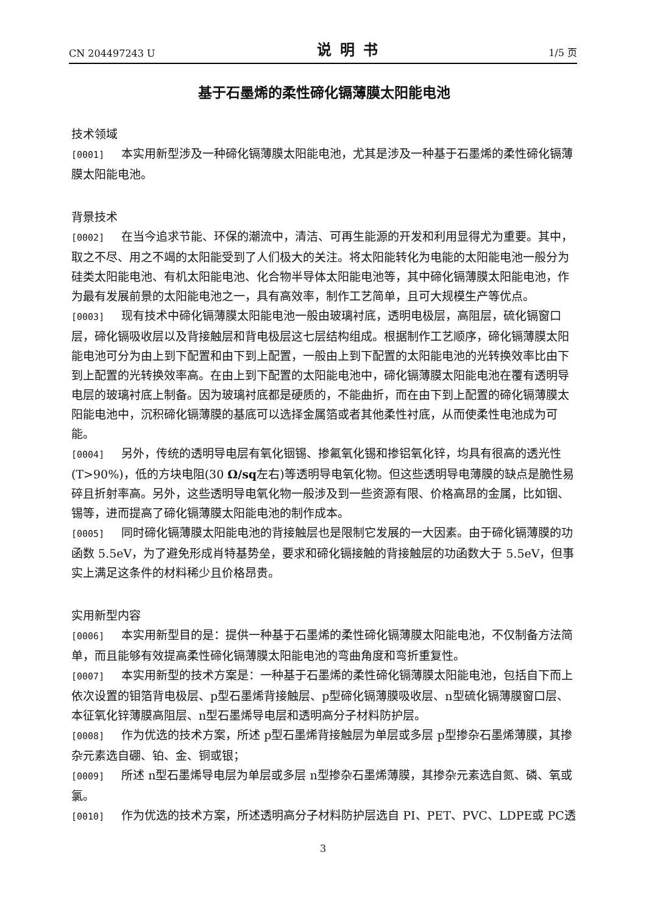CN 204497243 U 说明书 1/5 页
基于石墨烯的柔性碲化镉薄膜太阳能电池
技术领域
[0001] 本实用新型涉及一种碲化镉薄膜太阳能电池，尤其是涉及一种基于石墨烯的柔性碲化镉薄膜太阳能电池。
背景技术
[0002] 在当今追求节能、环保的潮流中，清洁、可再生能源的开发和利用显得尤为重要。其中，取之不尽、用之不竭的太阳能受到了人们极大的关注。将太阳能转化为电能的太阳能电池一般分为硅类太阳能电池、有机太阳能电池、化合物半导体太阳能电池等，其中碲化镉薄膜太阳能电池，作为最有发展前景的太阳能电池之一，具有高效率，制作工艺简单，且可大规模生产等优点。
[0003] 现有技术中碲化镉薄膜太阳能电池一般由玻璃衬底，透明电极层，高阻层，硫化镉窗口层，碲化镉吸收层以及背接触层和背电极层这七层结构组成。根据制作工艺顺序，碲化镉薄膜太阳能电池可分为由上到下配置和由下到上配置，一般由上到下配置的太阳能电池的光转换效率比由下到上配置的光转换效率高。在由上到下配置的太阳能电池中，碲化镉薄膜太阳能电池在覆有透明导电层的玻璃衬底上制备。因为玻璃衬底都是硬质的，不能曲折，而在由下到上配置的碲化镉薄膜太阳能电池中，沉积碲化镉薄膜的基底可以选择金属箔或者其他柔性衬底，从而使柔性电池成为可能。
[0004] 另外，传统的透明导电层有氧化铟锡、掺氟氧化锡和掺铝氧化锌，均具有很高的透光性(T>90%)，低的方块电阻(30 Ω/sq左右)等透明导电氧化物。但这些透明导电薄膜的缺点是脆性易碎且折射率高。另外，这些透明导电氧化物一般涉及到一些资源有限、价格高昂的金属，比如铟、锡等，进而提高了碲化镉薄膜太阳能电池的制作成本。
[0005] 同时碲化镉薄膜太阳能电池的背接触层也是限制它发展的一大因素。由于碲化镉薄膜的功函数 5.5eV，为了避免形成肖特基势垒，要求和碲化镉接触的背接触层的功函数大于 5.5eV，但事实上满足这条件的材料稀少且价格昂贵。
实用新型内容
[0006] 本实用新型目的是：提供一种基于石墨烯的柔性碲化镉薄膜太阳能电池，不仅制备方法简单，而且能够有效提高柔性碲化镉薄膜太阳能电池的弯曲角度和弯折重复性。
[0007] 本实用新型的技术方案是：一种基于石墨烯的柔性碲化镉薄膜太阳能电池，包括自下而上依次设置的钼箔背电极层、p型石墨烯背接触层、p型碲化镉薄膜吸收层、n型硫化镉薄膜窗口层、本征氧化锌薄膜高阻层、n型石墨烯导电层和透明高分子材料防护层。
[0008] 作为优选的技术方案，所述 p型石墨烯背接触层为单层或多层 p型掺杂石墨烯薄膜，其掺杂元素选自硼、铂、金、铜或银；
[0009] 所述 n型石墨烯导电层为单层或多层 n型掺杂石墨烯薄膜，其掺杂元素选自氮、磷、氧或氯。
[0010] 作为优选的技术方案，所述透明高分子材料防护层选自 PI、PET、PVC、LDPE或 PC透
3